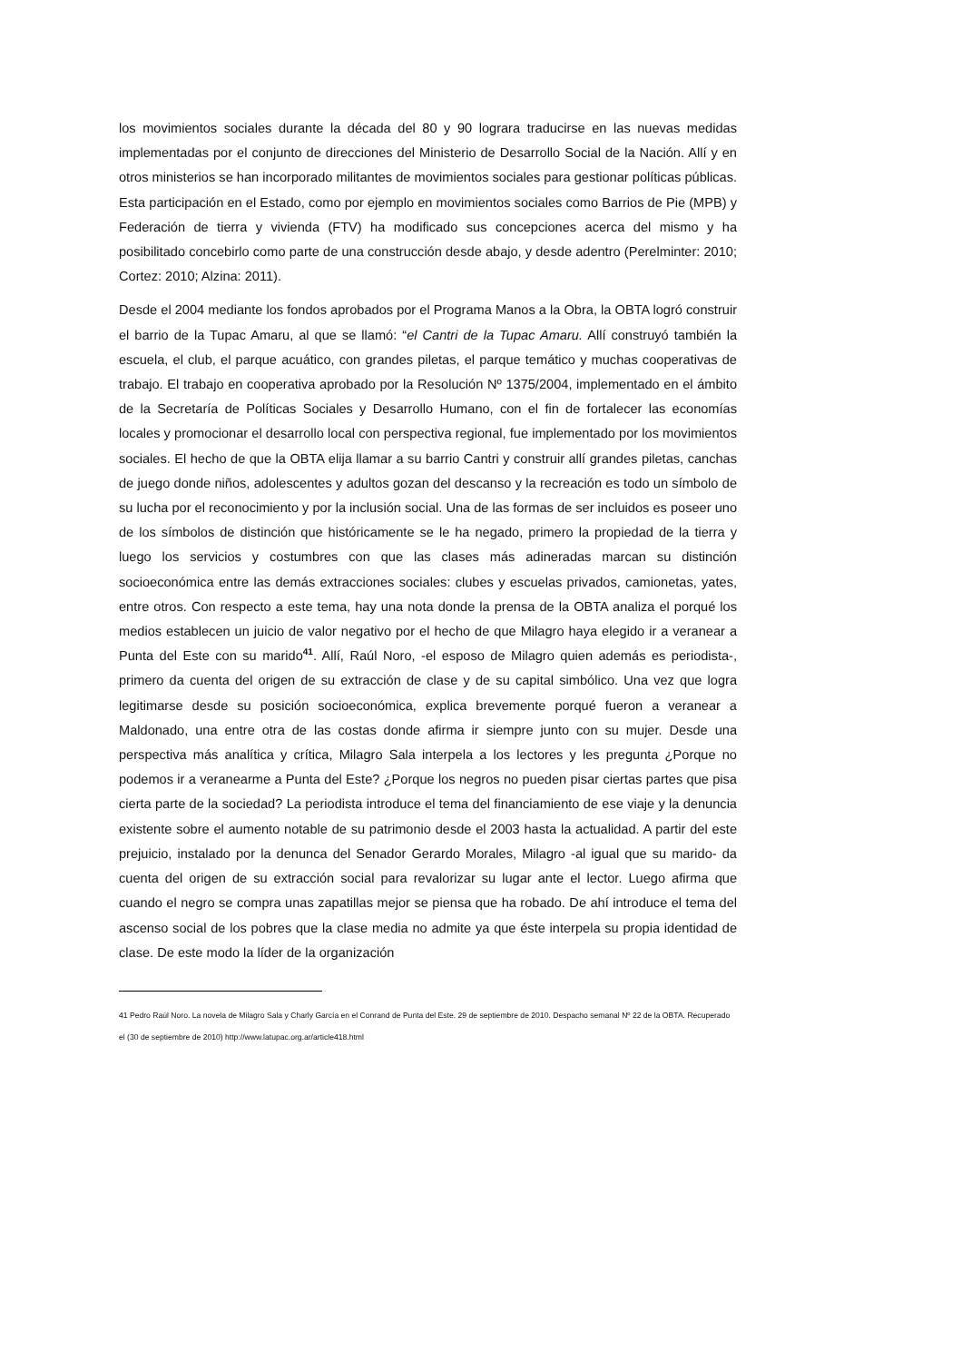los movimientos sociales durante la década del 80 y 90 lograra traducirse en las nuevas medidas implementadas por el conjunto de direcciones del Ministerio de Desarrollo Social de la Nación. Allí y en otros ministerios se han incorporado militantes de movimientos sociales para gestionar políticas públicas. Esta participación en el Estado, como por ejemplo en movimientos sociales como Barrios de Pie (MPB) y Federación de tierra y vivienda (FTV) ha modificado sus concepciones acerca del mismo y ha posibilitado concebirlo como parte de una construcción desde abajo, y desde adentro (Perelminter: 2010; Cortez: 2010; Alzina: 2011).
Desde el 2004 mediante los fondos aprobados por el Programa Manos a la Obra, la OBTA logró construir el barrio de la Tupac Amaru, al que se llamó: “el Cantri de la Tupac Amaru. Allí construyó también la escuela, el club, el parque acuático, con grandes piletas, el parque temático y muchas cooperativas de trabajo. El trabajo en cooperativa aprobado por la Resolución Nº 1375/2004, implementado en el ámbito de la Secretaría de Políticas Sociales y Desarrollo Humano, con el fin de fortalecer las economías locales y promocionar el desarrollo local con perspectiva regional, fue implementado por los movimientos sociales. El hecho de que la OBTA elija llamar a su barrio Cantri y construir allí grandes piletas, canchas de juego donde niños, adolescentes y adultos gozan del descanso y la recreación es todo un símbolo de su lucha por el reconocimiento y por la inclusión social. Una de las formas de ser incluidos es poseer uno de los símbolos de distinción que históricamente se le ha negado, primero la propiedad de la tierra y luego los servicios y costumbres con que las clases más adineradas marcan su distinción socioeconómica entre las demás extracciones sociales: clubes y escuelas privados, camionetas, yates, entre otros. Con respecto a este tema, hay una nota donde la prensa de la OBTA analiza el porqué los medios establecen un juicio de valor negativo por el hecho de que Milagro haya elegido ir a veranear a Punta del Este con su marido<sup>41</sup>. Allí, Raúl Noro, -el esposo de Milagro quien además es periodista-, primero da cuenta del origen de su extracción de clase y de su capital simbólico. Una vez que logra legitimarse desde su posición socioeconómica, explica brevemente porqué fueron a veranear a Maldonado, una entre otra de las costas donde afirma ir siempre junto con su mujer. Desde una perspectiva más analítica y crítica, Milagro Sala interpela a los lectores y les pregunta ¿Porque no podemos ir a veranearme a Punta del Este? ¿Porque los negros no pueden pisar ciertas partes que pisa cierta parte de la sociedad? La periodista introduce el tema del financiamiento de ese viaje y la denuncia existente sobre el aumento notable de su patrimonio desde el 2003 hasta la actualidad. A partir del este prejuicio, instalado por la denunca del Senador Gerardo Morales, Milagro -al igual que su marido- da cuenta del origen de su extracción social para revalorizar su lugar ante el lector. Luego afirma que cuando el negro se compra unas zapatillas mejor se piensa que ha robado. De ahí introduce el tema del ascenso social de los pobres que la clase media no admite ya que éste interpela su propia identidad de clase. De este modo la líder de la organización
41 Pedro Raúl Noro. La novela de Milagro Sala y Charly García en el Conrand de Punta del Este. 29 de septiembre de 2010. Despacho semanal Nº 22 de la OBTA. Recuperado el (30 de septiembre de 2010) http://www.latupac.org.ar/article418.html